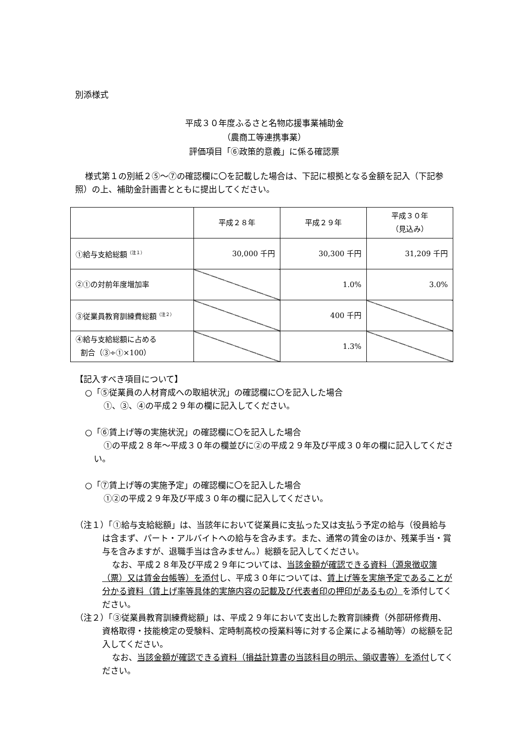別添様式
平成３０年度ふるさと名物応援事業補助金
（農商工等連携事業）
評価項目「⑥政策的意義」に係る確認票
様式第１の別紙２⑤～⑦の確認欄に〇を記載した場合は、下記に根拠となる金額を記入（下記参照）の上、補助金計画書とともに提出してください。
| | 平成２８年 | 平成２９年 | 平成３０年 （見込み） |
| ①給与支給総額<sup>（注１）</sup> | 30,000 千円 | 30,300 千円 | 31,209 千円 |
| ②①の対前年度増加率 | | 1.0% | 3.0% |
| ③従業員教育訓練費総額<sup>（注２）</sup> | | 400 千円 | |
| ④給与支給総額に占める 割合（③÷①×100） | | 1.3% | |
【記入すべき項目について】
○「⑤従業員の人材育成への取組状況」の確認欄に〇を記入した場合
①、③、④の平成２９年の欄に記入してください。
○「⑥賃上げ等の実施状況」の確認欄に〇を記入した場合
①の平成２８年～平成３０年の欄並びに②の平成２９年及び平成３０年の欄に記入してください。
○「⑦賃上げ等の実施予定」の確認欄に〇を記入した場合
①②の平成２９年及び平成３０年の欄に記入してください。
（注１）「①給与支給総額」は、当該年において従業員に支払った又は支払う予定の給与（役員給与は含まず、パート・アルバイトへの給与を含みます。また、通常の賃金のほか、残業手当・賞与を含みますが、退職手当は含みません。）総額を記入してください。
なお、平成２８年及び平成２９年については、当該金額が確認できる資料（源泉徴収簿（票）又は賃金台帳等）を添付し、平成３０年については、賃上げ等を実施予定であることが分かる資料（賃上げ率等具体的実施内容の記載及び代表者印の押印があるもの）を添付してください。
（注２）「③従業員教育訓練費総額」は、平成２９年において支出した教育訓練費（外部研修費用、資格取得・技能検定の受験料、定時制高校の授業料等に対する企業による補助等）の総額を記入してください。
なお、当該金額が確認できる資料（損益計算書の当該科目の明示、領収書等）を添付してください。